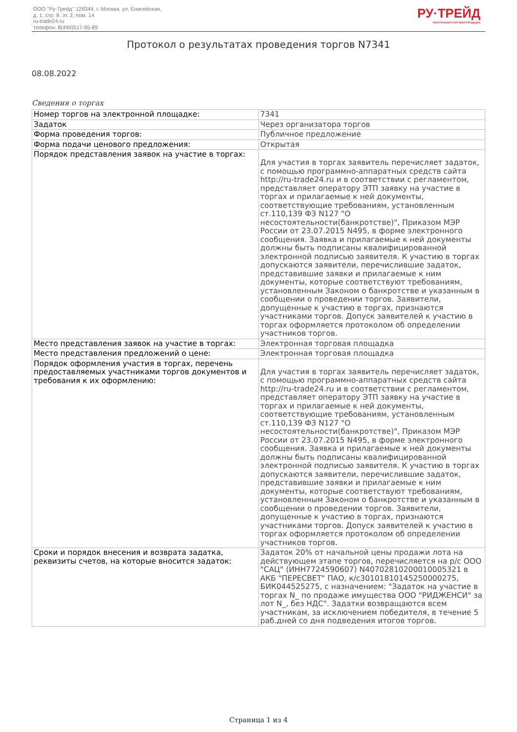ООО "Ру-Трейд" 129344, г. Москва, ул. Енисейская,
д. 1, стр. 8, эт. 2, пом. 14
ru-trade24.ru
телефон: 8(499)517-95-89
РУ·ТРЕЙД
ЭЛЕКТРОННАЯ ТОРГОВАЯ ПЛОЩАДКА
Протокол о результатах проведения торгов N7341
08.08.2022
Сведения о торгах
| Номер торгов на электронной площадке: | 7341 |
| Задаток | Через организатора торгов |
| Форма проведения торгов: | Публичное предложение |
| Форма подачи ценового предложения: | Открытая |
| Порядок представления заявок на участие в торгах: | Для участия в торгах заявитель перечисляет задаток, с помощью программно-аппаратных средств сайта http://ru-trade24.ru и в соответствии с регламентом, представляет оператору ЭТП заявку на участие в торгах и прилагаемые к ней документы, соответствующие требованиям, установленным ст.110,139 ФЗ N127 "О несостоятельности(банкротстве)", Приказом МЭР России от 23.07.2015 N495, в форме электронного сообщения. Заявка и прилагаемые к ней документы должны быть подписаны квалифицированной электронной подписью заявителя. К участию в торгах допускаются заявители, перечислившие задаток, представившие заявки и прилагаемые к ним документы, которые соответствуют требованиям, установленным Законом о банкротстве и указанным в сообщении о проведении торгов. Заявители, допущенные к участию в торгах, признаются участниками торгов. Допуск заявителей к участию в торгах оформляется протоколом об определении участников торгов. |
| Место представления заявок на участие в торгах: | Электронная торговая площадка |
| Место представления предложений о цене: | Электронная торговая площадка |
| Порядок оформления участия в торгах, перечень предоставляемых участниками торгов документов и требования к их оформлению: | Для участия в торгах заявитель перечисляет задаток, с помощью программно-аппаратных средств сайта http://ru-trade24.ru и в соответствии с регламентом, представляет оператору ЭТП заявку на участие в торгах и прилагаемые к ней документы, соответствующие требованиям, установленным ст.110,139 ФЗ N127 "О несостоятельности(банкротстве)", Приказом МЭР России от 23.07.2015 N495, в форме электронного сообщения. Заявка и прилагаемые к ней документы должны быть подписаны квалифицированной электронной подписью заявителя. К участию в торгах допускаются заявители, перечислившие задаток, представившие заявки и прилагаемые к ним документы, которые соответствуют требованиям, установленным Законом о банкротстве и указанным в сообщении о проведении торгов. Заявители, допущенные к участию в торгах, признаются участниками торгов. Допуск заявителей к участию в торгах оформляется протоколом об определении участников торгов. |
| Сроки и порядок внесения и возврата задатка, реквизиты счетов, на которые вносится задаток: | Задаток 20% от начальной цены продажи лота на действующем этапе торгов, перечисляется на р/с ООО "САЦ" (ИНН7724590607) N40702810200010005321 в АКБ "ПЕРЕСВЕТ" ПАО, к/с30101810145250000275, БИК044525275, с назначением: "Задаток на участие в торгах N_ по продаже имущества ООО "РИДЖЕНСИ" за лот N_, без НДС". Задатки возвращаются всем участникам, за исключением победителя, в течение 5 раб.дней со дня подведения итогов торгов. |
Страница 1 из 4